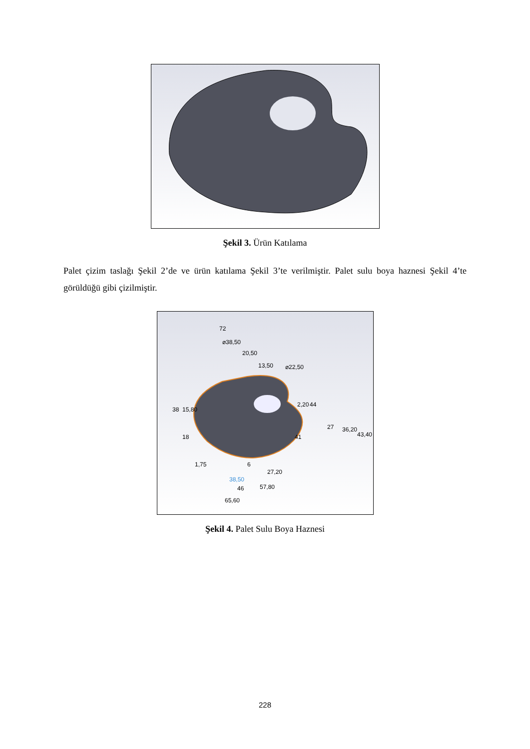Şekil 3. Ürün Katılama
Palet çizim taslağı Şekil 2’de ve ürün katılama Şekil 3’te verilmiştir. Palet sulu boya haznesi Şekil 4’te görüldüğü gibi çizilmiştir.
72
⌀38,50
20,50
13,50
⌀22,50
38
15,80
18
1,75
2,20
44
27
36,20
43,40
41
6
27,20
38,50
46
57,80
65,60
Şekil 4. Palet Sulu Boya Haznesi
228